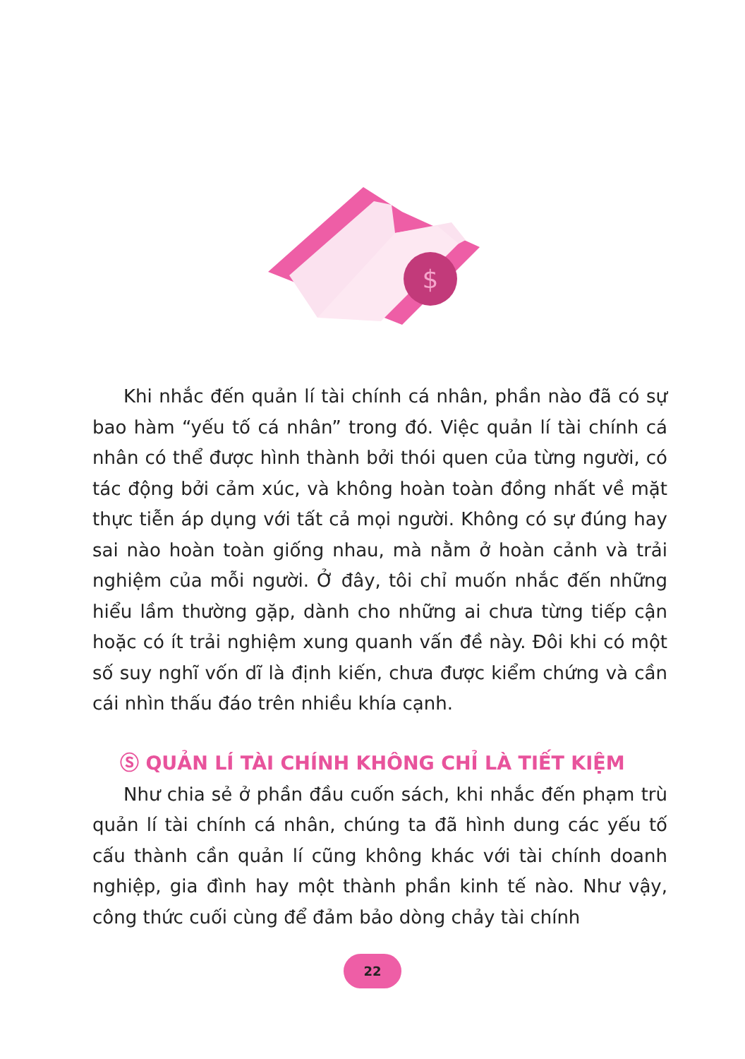$
Khi nhắc đến quản lí tài chính cá nhân, phần nào đã có sự bao hàm “yếu tố cá nhân” trong đó. Việc quản lí tài chính cá nhân có thể được hình thành bởi thói quen của từng người, có tác động bởi cảm xúc, và không hoàn toàn đồng nhất về mặt thực tiễn áp dụng với tất cả mọi người. Không có sự đúng hay sai nào hoàn toàn giống nhau, mà nằm ở hoàn cảnh và trải nghiệm của mỗi người. Ở đây, tôi chỉ muốn nhắc đến những hiểu lầm thường gặp, dành cho những ai chưa từng tiếp cận hoặc có ít trải nghiệm xung quanh vấn đề này. Đôi khi có một số suy nghĩ vốn dĩ là định kiến, chưa được kiểm chứng và cần cái nhìn thấu đáo trên nhiều khía cạnh.
Ⓢ QUẢN LÍ TÀI CHÍNH KHÔNG CHỈ LÀ TIẾT KIỆM
Như chia sẻ ở phần đầu cuốn sách, khi nhắc đến phạm trù quản lí tài chính cá nhân, chúng ta đã hình dung các yếu tố cấu thành cần quản lí cũng không khác với tài chính doanh nghiệp, gia đình hay một thành phần kinh tế nào. Như vậy, công thức cuối cùng để đảm bảo dòng chảy tài chính
22